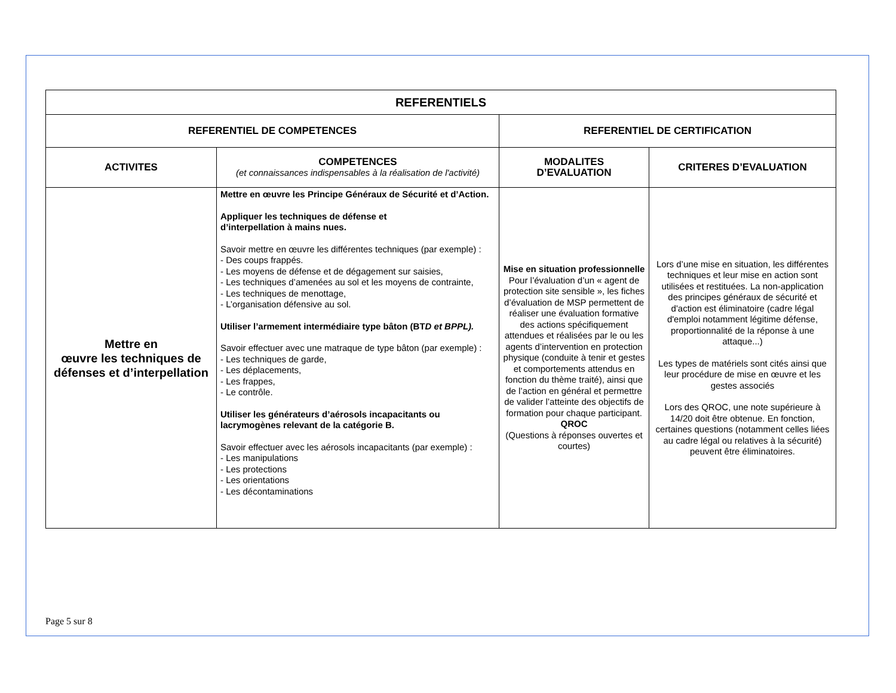| REFERENTIELS | | | |
| --- | --- | --- | --- |
| REFERENTIEL DE COMPETENCES | | REFERENTIEL DE CERTIFICATION | |
| ACTIVITES | COMPETENCES (et connaissances indispensables à la réalisation de l'activité) | MODALITES D’EVALUATION | CRITERES D’EVALUATION |
| Mettre en œuvre les techniques de défenses et d’interpellation | Mettre en œuvre les Principe Généraux de Sécurité et d’Action. Appliquer les techniques de défense et d’interpellation à mains nues. Savoir mettre en œuvre les différentes techniques (par exemple) : - Des coups frappés. - Les moyens de défense et de dégagement sur saisies, - Les techniques d’amenées au sol et les moyens de contrainte, - Les techniques de menottage, - L’organisation défensive au sol. Utiliser l’armement intermédiaire type bâton (BT D et BPPL). Savoir effectuer avec une matraque de type bâton (par exemple) : - Les techniques de garde, - Les déplacements, - Les frappes, - Le contrôle. Utiliser les générateurs d’aérosols incapacitants ou lacrymogènes relevant de la catégorie B. Savoir effectuer avec les aérosols incapacitants (par exemple) : - Les manipulations - Les protections - Les orientations - Les décontaminations | Mise en situation professionnelle Pour l’évaluation d’un « agent de protection site sensible », les fiches d’évaluation de MSP permettent de réaliser une évaluation formative des actions spécifiquement attendues et réalisées par le ou les agents d’intervention en protection physique (conduite à tenir et gestes et comportements attendus en fonction du thème traité), ainsi que de l’action en général et permettre de valider l’atteinte des objectifs de formation pour chaque participant. QROC (Questions à réponses ouvertes et courtes) | Lors d’une mise en situation, les différentes techniques et leur mise en action sont utilisées et restituées. La non-application des principes généraux de sécurité et d'action est éliminatoire (cadre légal d'emploi notamment légitime défense, proportionnalité de la réponse à une attaque...) Les types de matériels sont cités ainsi que leur procédure de mise en œuvre et les gestes associés Lors des QROC, une note supérieure à 14/20 doit être obtenue. En fonction, certaines questions (notamment celles liées au cadre légal ou relatives à la sécurité) peuvent être éliminatoires. |
Page 5 sur 8